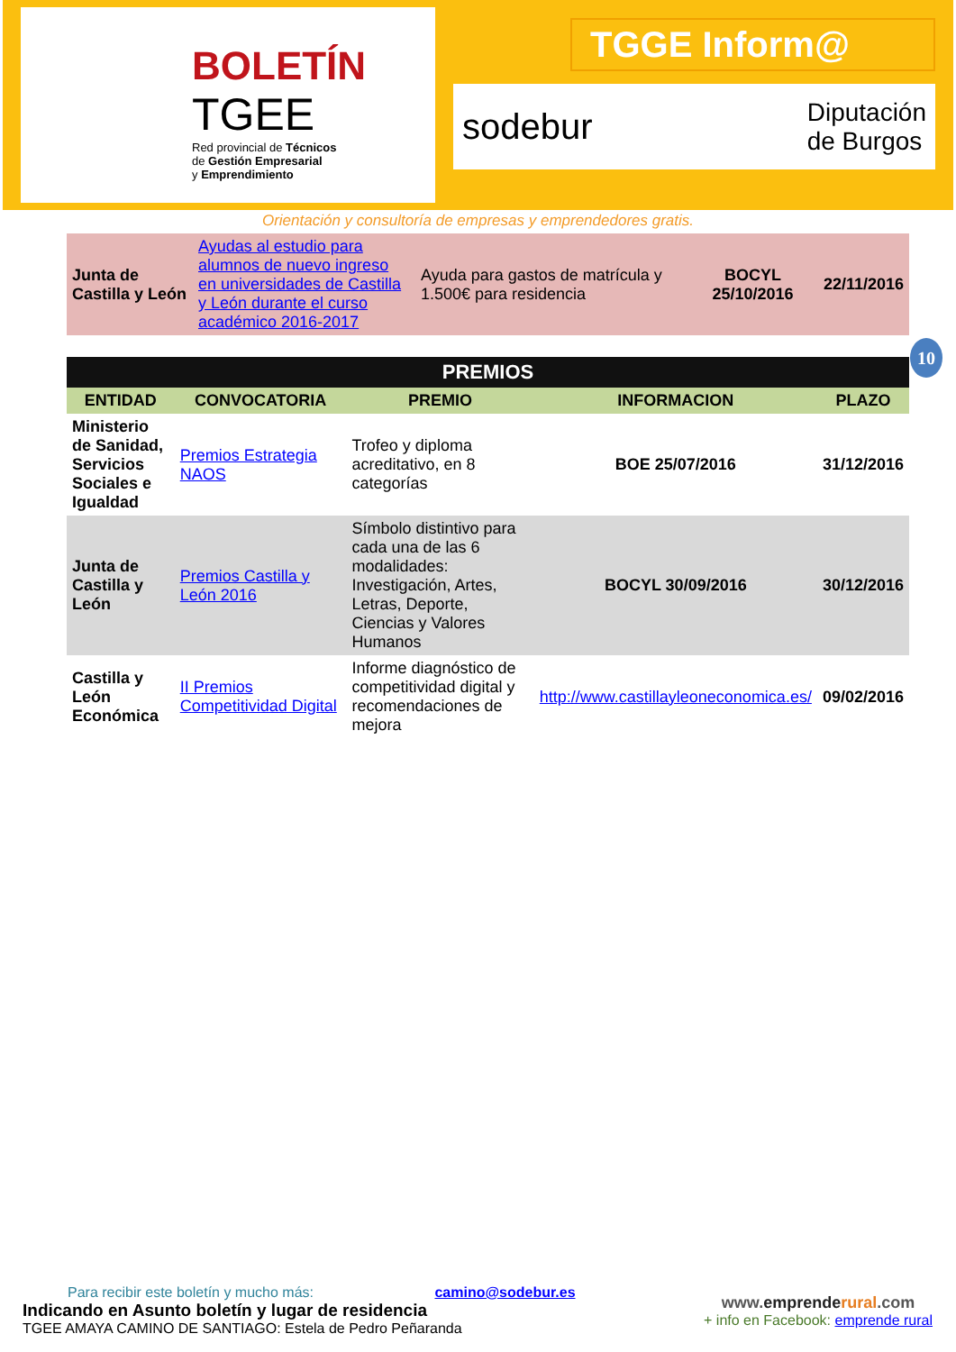BOLETÍN
TGEE
Red provincial de Técnicos
de Gestión Empresarial
y Emprendimiento
TGGE Inform@
sodebur Diputación
de Burgos
Orientación y consultoría de empresas y emprendedores gratis.
| Junta de Castilla y León | Ayudas al estudio para alumnos de nuevo ingreso en universidades de Castilla y León durante el curso académico 2016-2017 | Ayuda para gastos de matrícula y 1.500€ para residencia | BOCYL 25/10/2016 | 22/11/2016 |
10
| PREMIOS | | | | |
| --- | --- | --- | --- | --- |
| ENTIDAD | CONVOCATORIA | PREMIO | INFORMACION | PLAZO |
| Ministerio de Sanidad, Servicios Sociales e Igualdad | Premios Estrategia NAOS | Trofeo y diploma acreditativo, en 8 categorías | BOE 25/07/2016 | 31/12/2016 |
| Junta de Castilla y León | Premios Castilla y León 2016 | Símbolo distintivo para cada una de las 6 modalidades: Investigación, Artes, Letras, Deporte, Ciencias y Valores Humanos | BOCYL 30/09/2016 | 30/12/2016 |
| Castilla y León Económica | II Premios Competitividad Digital | Informe diagnóstico de competitividad digital y recomendaciones de mejora | http://www.castillayleoneconomica.es/ | 09/02/2016 |
Para recibir este boletín y mucho más: camino@sodebur.es
Indicando en Asunto boletín y lugar de residencia
TGEE AMAYA CAMINO DE SANTIAGO: Estela de Pedro Peñaranda
www.emprende rural.com
+ info en Facebook: emprende rural